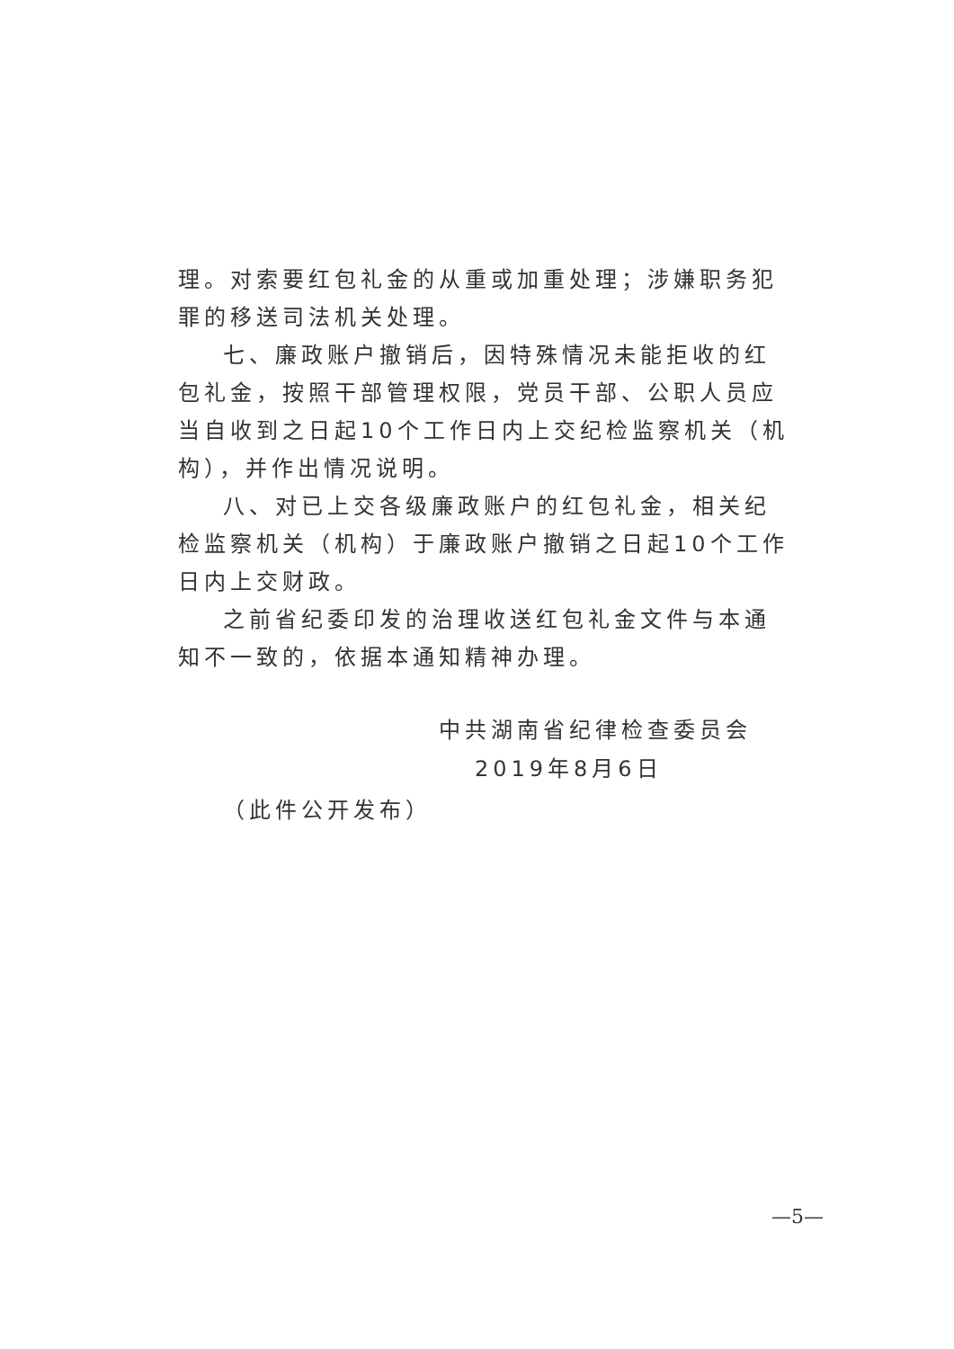理。对索要红包礼金的从重或加重处理；涉嫌职务犯罪的移送司法机关处理。
七、廉政账户撤销后，因特殊情况未能拒收的红包礼金，按照干部管理权限，党员干部、公职人员应当自收到之日起10个工作日内上交纪检监察机关（机构），并作出情况说明。
八、对已上交各级廉政账户的红包礼金，相关纪检监察机关（机构）于廉政账户撤销之日起10个工作日内上交财政。
之前省纪委印发的治理收送红包礼金文件与本通知不一致的，依据本通知精神办理。
中共湖南省纪律检查委员会
2019年8月6日
（此件公开发布）
—5—